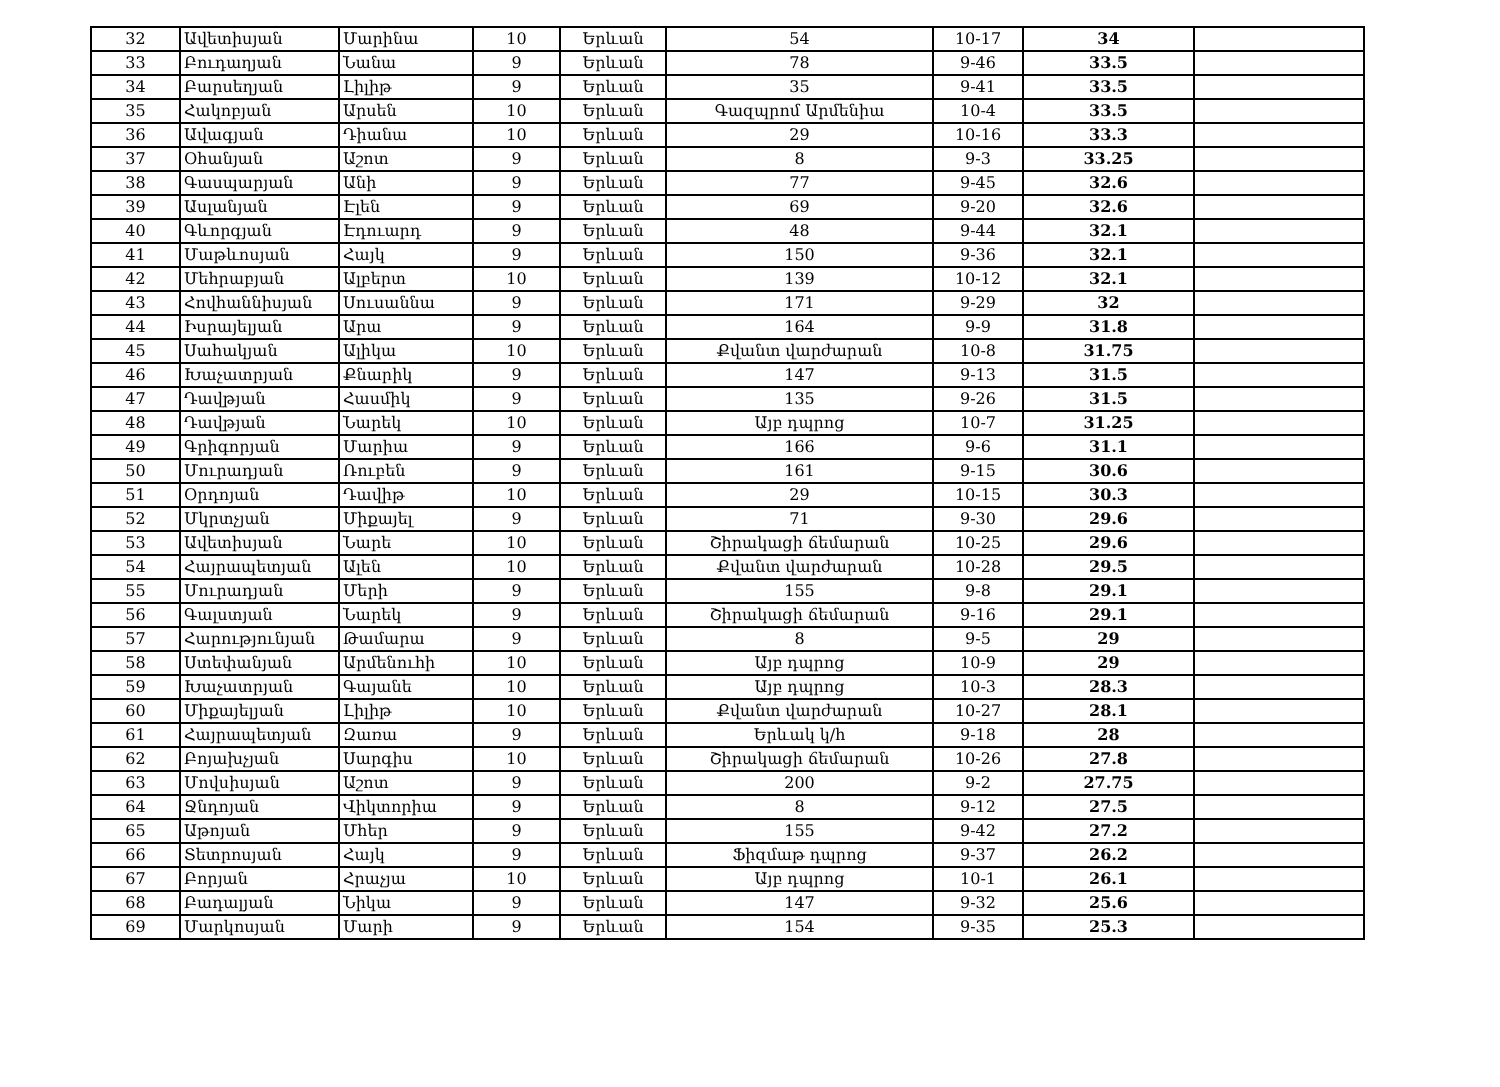| 32 | Ավետիսյան | Մարինա | 10 | Երևան | 54 | 10-17 | 34 | |
| 33 | Բուդաղյան | Նանա | 9 | Երևան | 78 | 9-46 | 33.5 | |
| 34 | Բարսեղյան | Լիլիթ | 9 | Երևան | 35 | 9-41 | 33.5 | |
| 35 | Հակոբյան | Արսեն | 10 | Երևան | Գազպրոմ Արմենիա | 10-4 | 33.5 | |
| 36 | Ավագյան | Դիանա | 10 | Երևան | 29 | 10-16 | 33.3 | |
| 37 | Օհանյան | Աշոտ | 9 | Երևան | 8 | 9-3 | 33.25 | |
| 38 | Գասպարյան | Անի | 9 | Երևան | 77 | 9-45 | 32.6 | |
| 39 | Ասլանյան | Էլեն | 9 | Երևան | 69 | 9-20 | 32.6 | |
| 40 | Գևորգյան | Էդուարդ | 9 | Երևան | 48 | 9-44 | 32.1 | |
| 41 | Մաթևոսյան | Հայկ | 9 | Երևան | 150 | 9-36 | 32.1 | |
| 42 | Մեհրաբյան | Ալբերտ | 10 | Երևան | 139 | 10-12 | 32.1 | |
| 43 | Հովհաննիսյան | Սուսաննա | 9 | Երևան | 171 | 9-29 | 32 | |
| 44 | Իսրայելյան | Արա | 9 | Երևան | 164 | 9-9 | 31.8 | |
| 45 | Սահակյան | Ալիկա | 10 | Երևան | Քվանտ վարժարան | 10-8 | 31.75 | |
| 46 | Խաչատրյան | Քնարիկ | 9 | Երևան | 147 | 9-13 | 31.5 | |
| 47 | Դավթյան | Հասմիկ | 9 | Երևան | 135 | 9-26 | 31.5 | |
| 48 | Դավթյան | Նարեկ | 10 | Երևան | Այբ դպրոց | 10-7 | 31.25 | |
| 49 | Գրիգորյան | Մարիա | 9 | Երևան | 166 | 9-6 | 31.1 | |
| 50 | Մուրադյան | Ռուբեն | 9 | Երևան | 161 | 9-15 | 30.6 | |
| 51 | Օրդոյան | Դավիթ | 10 | Երևան | 29 | 10-15 | 30.3 | |
| 52 | Մկրտչյան | Միքայել | 9 | Երևան | 71 | 9-30 | 29.6 | |
| 53 | Ավետիսյան | Նարե | 10 | Երևան | Շիրակացի ճեմարան | 10-25 | 29.6 | |
| 54 | Հայրապետյան | Ալեն | 10 | Երևան | Քվանտ վարժարան | 10-28 | 29.5 | |
| 55 | Մուրադյան | Մերի | 9 | Երևան | 155 | 9-8 | 29.1 | |
| 56 | Գալստյան | Նարեկ | 9 | Երևան | Շիրակացի ճեմարան | 9-16 | 29.1 | |
| 57 | Հարությունյան | Թամարա | 9 | Երևան | 8 | 9-5 | 29 | |
| 58 | Ստեփանյան | Արմենուհի | 10 | Երևան | Այբ դպրոց | 10-9 | 29 | |
| 59 | Խաչատրյան | Գայանե | 10 | Երևան | Այբ դպրոց | 10-3 | 28.3 | |
| 60 | Միքայելյան | Լիլիթ | 10 | Երևան | Քվանտ վարժարան | 10-27 | 28.1 | |
| 61 | Հայրապետյան | Զառա | 9 | Երևան | Երևակ կ/հ | 9-18 | 28 | |
| 62 | Բոյախչյան | Սարգիս | 10 | Երևան | Շիրակացի ճեմարան | 10-26 | 27.8 | |
| 63 | Մովսիսյան | Աշոտ | 9 | Երևան | 200 | 9-2 | 27.75 | |
| 64 | Ջնդոյան | Վիկտորիա | 9 | Երևան | 8 | 9-12 | 27.5 | |
| 65 | Աթոյան | Մհեր | 9 | Երևան | 155 | 9-42 | 27.2 | |
| 66 | Տետրոսյան | Հայկ | 9 | Երևան | Ֆիզմաթ դպրոց | 9-37 | 26.2 | |
| 67 | Բորյան | Հրաչյա | 10 | Երևան | Այբ դպրոց | 10-1 | 26.1 | |
| 68 | Բադալյան | Նիկա | 9 | Երևան | 147 | 9-32 | 25.6 | |
| 69 | Մարկոսյան | Մարի | 9 | Երևան | 154 | 9-35 | 25.3 | |